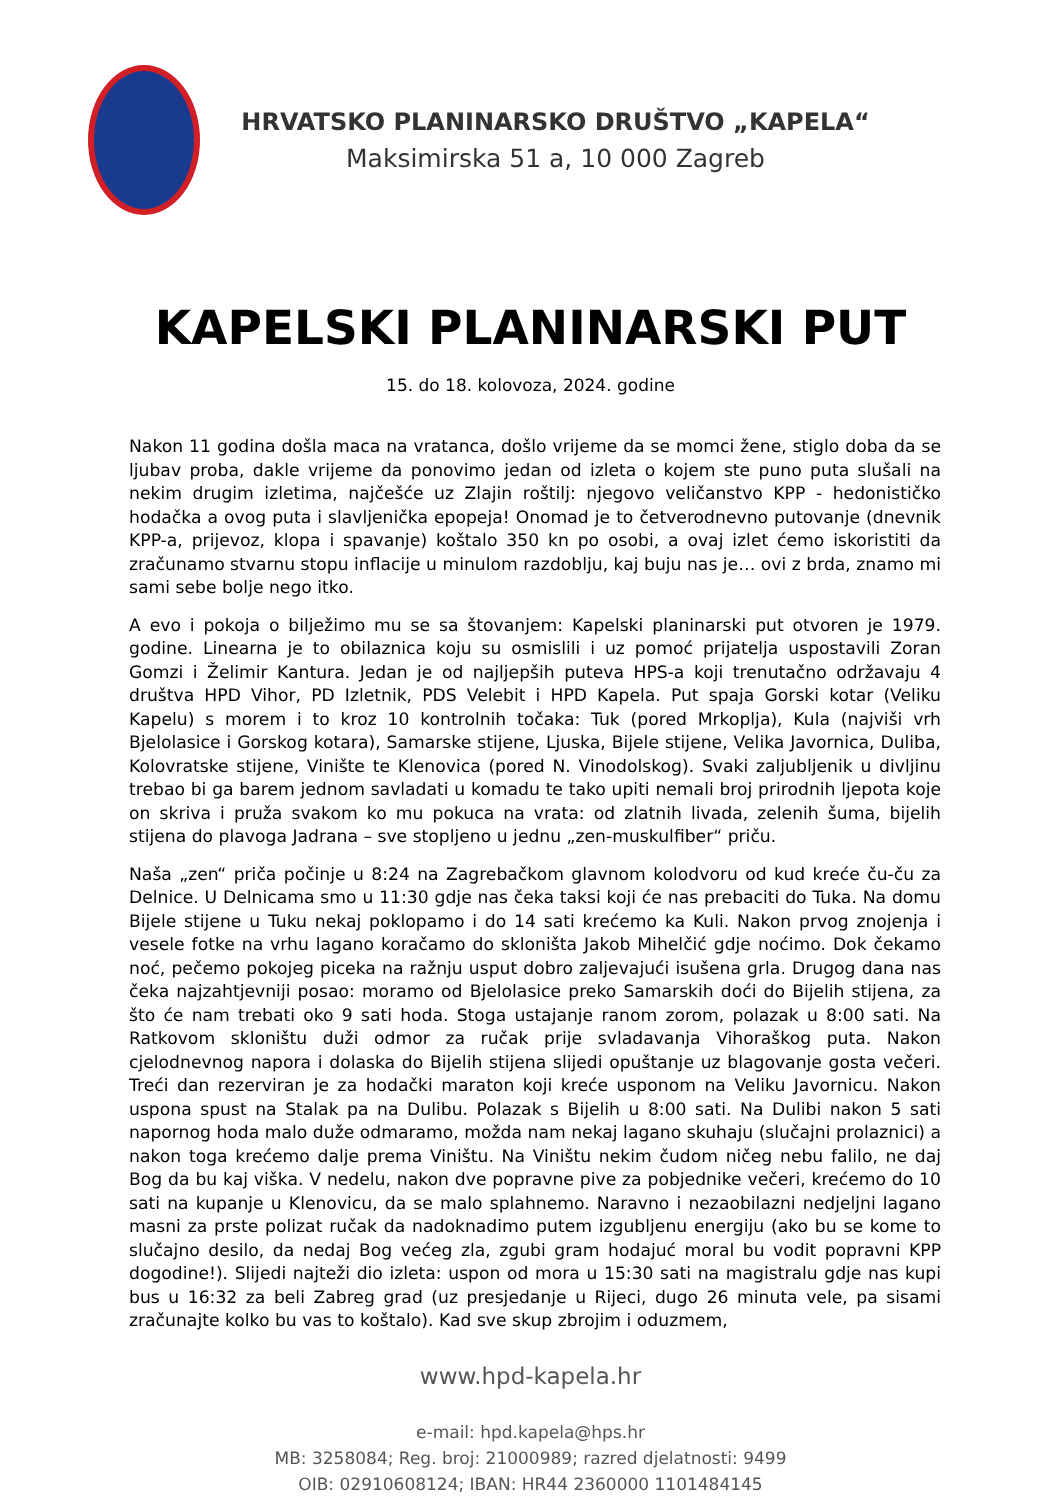HRVATSKO PLANINARSKO DRUŠTVO „KAPELA“
Maksimirska 51 a, 10 000 Zagreb
KAPELSKI PLANINARSKI PUT
15. do 18. kolovoza, 2024. godine
Nakon 11 godina došla maca na vratanca, došlo vrijeme da se momci žene, stiglo doba da se ljubav proba, dakle vrijeme da ponovimo jedan od izleta o kojem ste puno puta slušali na nekim drugim izletima, najčešće uz Zlajin roštilj: njegovo veličanstvo KPP - hedonističko hodačka a ovog puta i slavljenička epopeja! Onomad je to četverodnevno putovanje (dnevnik KPP-a, prijevoz, klopa i spavanje) koštalo 350 kn po osobi, a ovaj izlet ćemo iskoristiti da zračunamo stvarnu stopu inflacije u minulom razdoblju, kaj buju nas je… ovi z brda, znamo mi sami sebe bolje nego itko.
A evo i pokoja o bilježimo mu se sa štovanjem: Kapelski planinarski put otvoren je 1979. godine. Linearna je to obilaznica koju su osmislili i uz pomoć prijatelja uspostavili Zoran Gomzi i Želimir Kantura. Jedan je od najljepših puteva HPS-a koji trenutačno održavaju 4 društva HPD Vihor, PD Izletnik, PDS Velebit i HPD Kapela. Put spaja Gorski kotar (Veliku Kapelu) s morem i to kroz 10 kontrolnih točaka: Tuk (pored Mrkoplja), Kula (najviši vrh Bjelolasice i Gorskog kotara), Samarske stijene, Ljuska, Bijele stijene, Velika Javornica, Duliba, Kolovratske stijene, Vinište te Klenovica (pored N. Vinodolskog). Svaki zaljubljenik u divljinu trebao bi ga barem jednom savladati u komadu te tako upiti nemali broj prirodnih ljepota koje on skriva i pruža svakom ko mu pokuca na vrata: od zlatnih livada, zelenih šuma, bijelih stijena do plavoga Jadrana – sve stopljeno u jednu „zen-muskulfiber“ priču.
Naša „zen“ priča počinje u 8:24 na Zagrebačkom glavnom kolodvoru od kud kreće ču-ču za Delnice. U Delnicama smo u 11:30 gdje nas čeka taksi koji će nas prebaciti do Tuka. Na domu Bijele stijene u Tuku nekaj poklopamo i do 14 sati krećemo ka Kuli. Nakon prvog znojenja i vesele fotke na vrhu lagano koračamo do skloništa Jakob Mihelčić gdje noćimo. Dok čekamo noć, pečemo pokojeg piceka na ražnju usput dobro zaljevajući isušena grla. Drugog dana nas čeka najzahtjevniji posao: moramo od Bjelolasice preko Samarskih doći do Bijelih stijena, za što će nam trebati oko 9 sati hoda. Stoga ustajanje ranom zorom, polazak u 8:00 sati. Na Ratkovom skloništu duži odmor za ručak prije svladavanja Vihoraškog puta. Nakon cjelodnevnog napora i dolaska do Bijelih stijena slijedi opuštanje uz blagovanje gosta večeri. Treći dan rezerviran je za hodački maraton koji kreće usponom na Veliku Javornicu. Nakon uspona spust na Stalak pa na Dulibu. Polazak s Bijelih u 8:00 sati. Na Dulibi nakon 5 sati napornog hoda malo duže odmaramo, možda nam nekaj lagano skuhaju (slučajni prolaznici) a nakon toga krećemo dalje prema Viništu. Na Viništu nekim čudom ničeg nebu falilo, ne daj Bog da bu kaj viška. V nedelu, nakon dve popravne pive za pobjednike večeri, krećemo do 10 sati na kupanje u Klenovicu, da se malo splahnemo. Naravno i nezaobilazni nedjeljni lagano masni za prste polizat ručak da nadoknadimo putem izgubljenu energiju (ako bu se kome to slučajno desilo, da nedaj Bog većeg zla, zgubi gram hodajuć moral bu vodit popravni KPP dogodine!). Slijedi najteži dio izleta: uspon od mora u 15:30 sati na magistralu gdje nas kupi bus u 16:32 za beli Zabreg grad (uz presjedanje u Rijeci, dugo 26 minuta vele, pa sisami zračunajte kolko bu vas to koštalo). Kad sve skup zbrojim i oduzmem,
www.hpd-kapela.hr
e-mail: hpd.kapela@hps.hr
MB: 3258084; Reg. broj: 21000989; razred djelatnosti: 9499
OIB: 02910608124; IBAN: HR44 2360000 1101484145